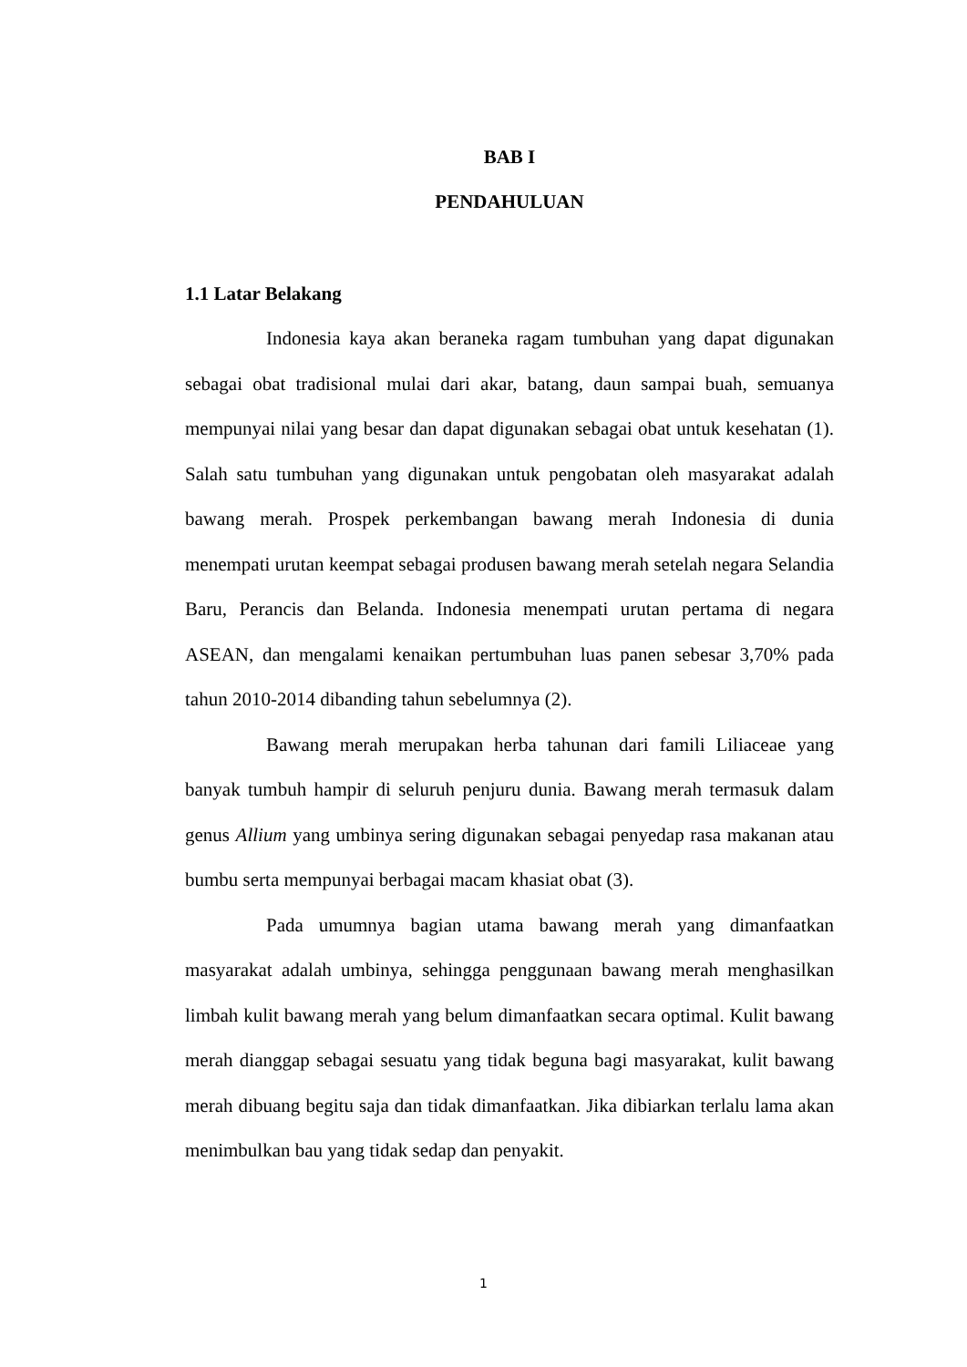BAB I
PENDAHULUAN
1.1 Latar Belakang
Indonesia kaya akan beraneka ragam tumbuhan yang dapat digunakan sebagai obat tradisional mulai dari akar, batang, daun sampai buah, semuanya mempunyai nilai yang besar dan dapat digunakan sebagai obat untuk kesehatan (1). Salah satu tumbuhan yang digunakan untuk pengobatan oleh masyarakat adalah bawang merah. Prospek perkembangan bawang merah Indonesia di dunia menempati urutan keempat sebagai produsen bawang merah setelah negara Selandia Baru, Perancis dan Belanda. Indonesia menempati urutan pertama di negara ASEAN, dan mengalami kenaikan pertumbuhan luas panen sebesar 3,70% pada tahun 2010-2014 dibanding tahun sebelumnya (2).
Bawang merah merupakan herba tahunan dari famili Liliaceae yang banyak tumbuh hampir di seluruh penjuru dunia. Bawang merah termasuk dalam genus Allium yang umbinya sering digunakan sebagai penyedap rasa makanan atau bumbu serta mempunyai berbagai macam khasiat obat (3).
Pada umumnya bagian utama bawang merah yang dimanfaatkan masyarakat adalah umbinya, sehingga penggunaan bawang merah menghasilkan limbah kulit bawang merah yang belum dimanfaatkan secara optimal. Kulit bawang merah dianggap sebagai sesuatu yang tidak beguna bagi masyarakat, kulit bawang merah dibuang begitu saja dan tidak dimanfaatkan. Jika dibiarkan terlalu lama akan menimbulkan bau yang tidak sedap dan penyakit.
1